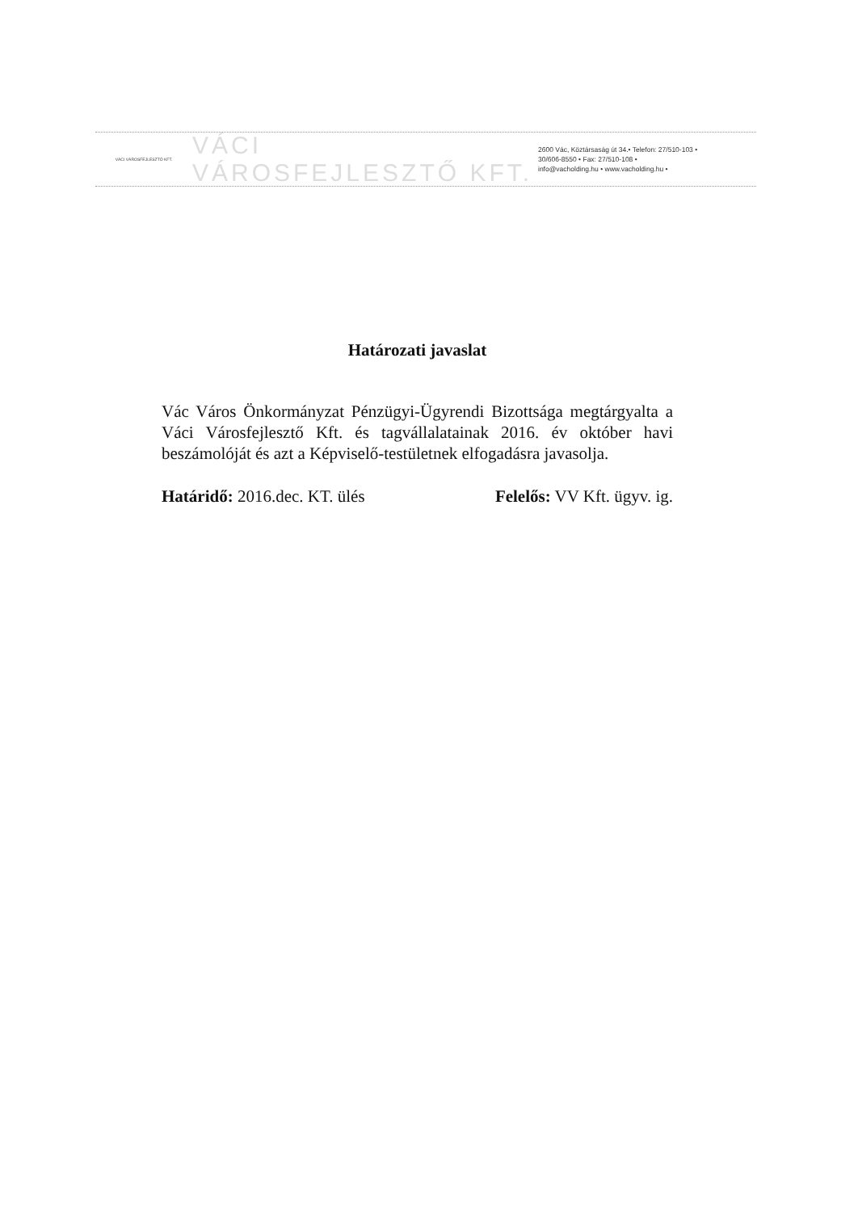VÁCI VÁROSFEJLESZTŐ KFT.
VÁCI VÁROSFEJLESZTŐ KFT.
2600 Vác, Köztársaság út 34.• Telefon: 27/510-103 •
30/606-8550 • Fax: 27/510-108 •
info@vacholding.hu • www.vacholding.hu •
Határozati javaslat
Vác Város Önkormányzat Pénzügyi-Ügyrendi Bizottsága megtárgyalta a Váci Városfejlesztő Kft. és tagvállalatainak 2016. év október havi beszámolóját és azt a Képviselő-testületnek elfogadásra javasolja.
Határidő: 2016.dec. KT. ülés Felelős: VV Kft. ügyv. ig.